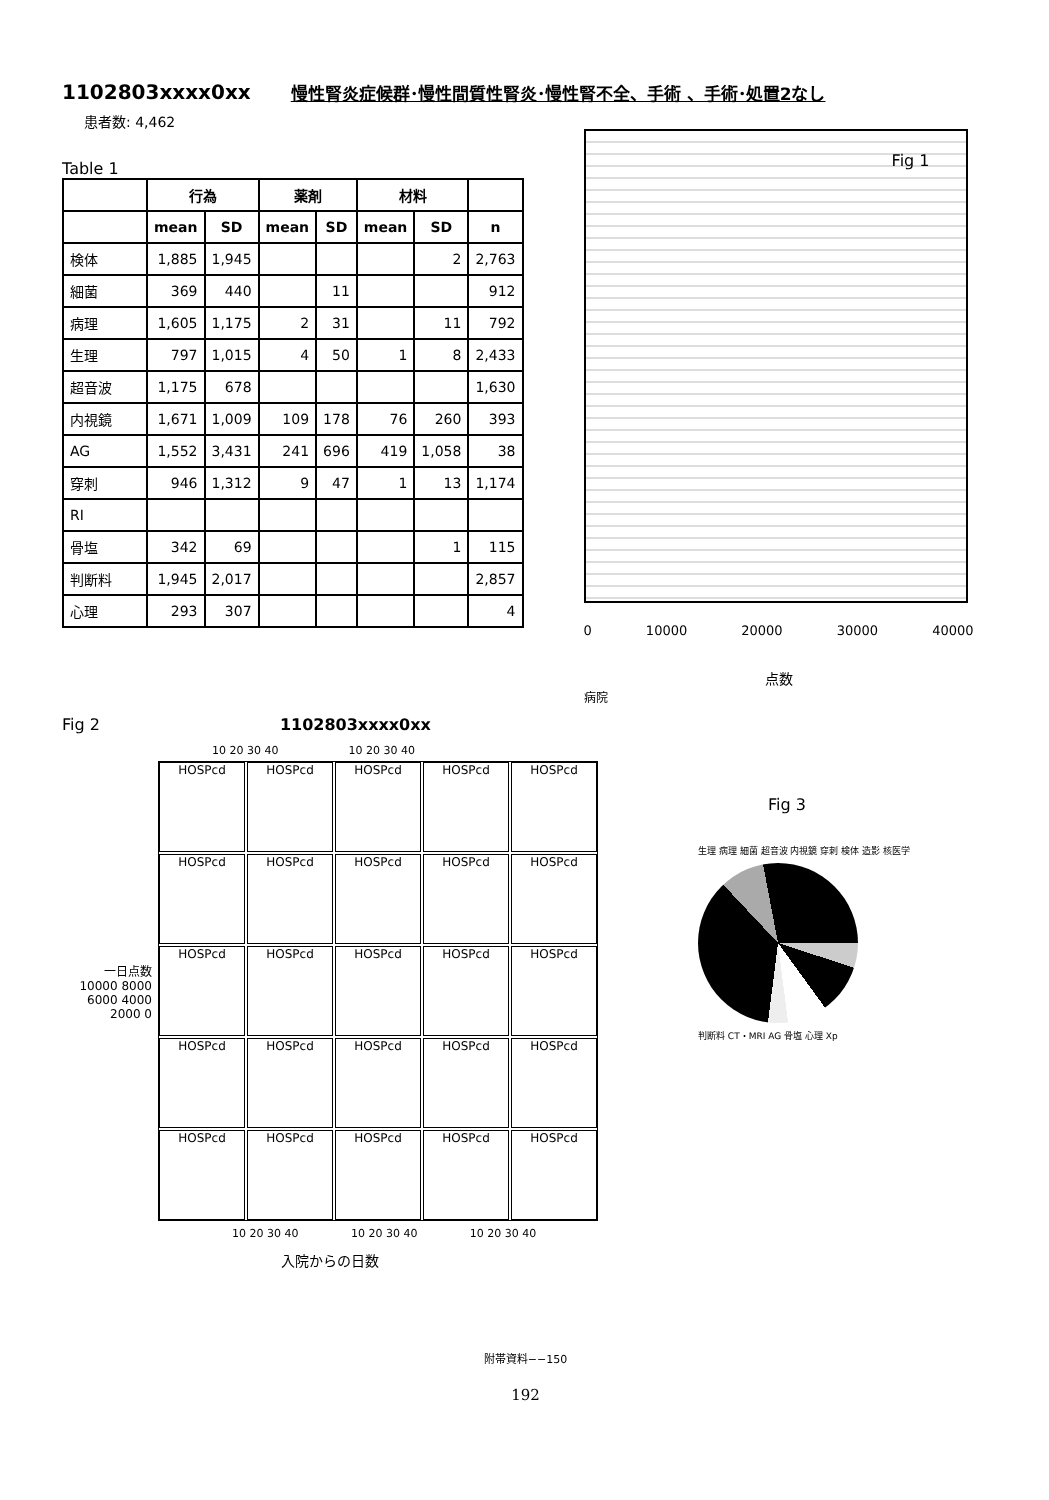1102803xxxx0xx 慢性腎炎症候群･慢性間質性腎炎･慢性腎不全、手術 、手術･処置2なし
患者数: 4,462
Table 1
| | 行為 | | 薬剤 | | 材料 | | |
| --- | --- | --- | --- | --- | --- | --- | --- |
| | mean | SD | mean | SD | mean | SD | n |
| 検体 | 1,885 | 1,945 | | | | 2 | 2,763 |
| 細菌 | 369 | 440 | | 11 | | | 912 |
| 病理 | 1,605 | 1,175 | 2 | 31 | | 11 | 792 |
| 生理 | 797 | 1,015 | 4 | 50 | 1 | 8 | 2,433 |
| 超音波 | 1,175 | 678 | | | | | 1,630 |
| 内視鏡 | 1,671 | 1,009 | 109 | 178 | 76 | 260 | 393 |
| AG | 1,552 | 3,431 | 241 | 696 | 419 | 1,058 | 38 |
| 穿刺 | 946 | 1,312 | 9 | 47 | 1 | 13 | 1,174 |
| RI | | | | | | | |
| 骨塩 | 342 | 69 | | | | 1 | 115 |
| 判断料 | 1,945 | 2,017 | | | | | 2,857 |
| 心理 | 293 | 307 | | | | | 4 |
Fig 1
0 10000 20000 30000 40000
点数
病院
Fig 2 1102803xxxx0xx
10 20 30 40 10 20 30 40
一日点数
10000 8000 6000 4000 2000 0
HOSPcd
HOSPcd
HOSPcd
HOSPcd
HOSPcd
HOSPcd
HOSPcd
HOSPcd
HOSPcd
HOSPcd
HOSPcd
HOSPcd
HOSPcd
HOSPcd
HOSPcd
HOSPcd
HOSPcd
HOSPcd
HOSPcd
HOSPcd
HOSPcd
HOSPcd
HOSPcd
HOSPcd
HOSPcd
10 20 30 40 10 20 30 40 10 20 30 40
入院からの日数
Fig 3
生理 病理 細菌 超音波 内視鏡 穿刺 検体 造影 核医学
判断料 CT・MRI AG 骨塩 心理 Xp
附帯資料−−150
192